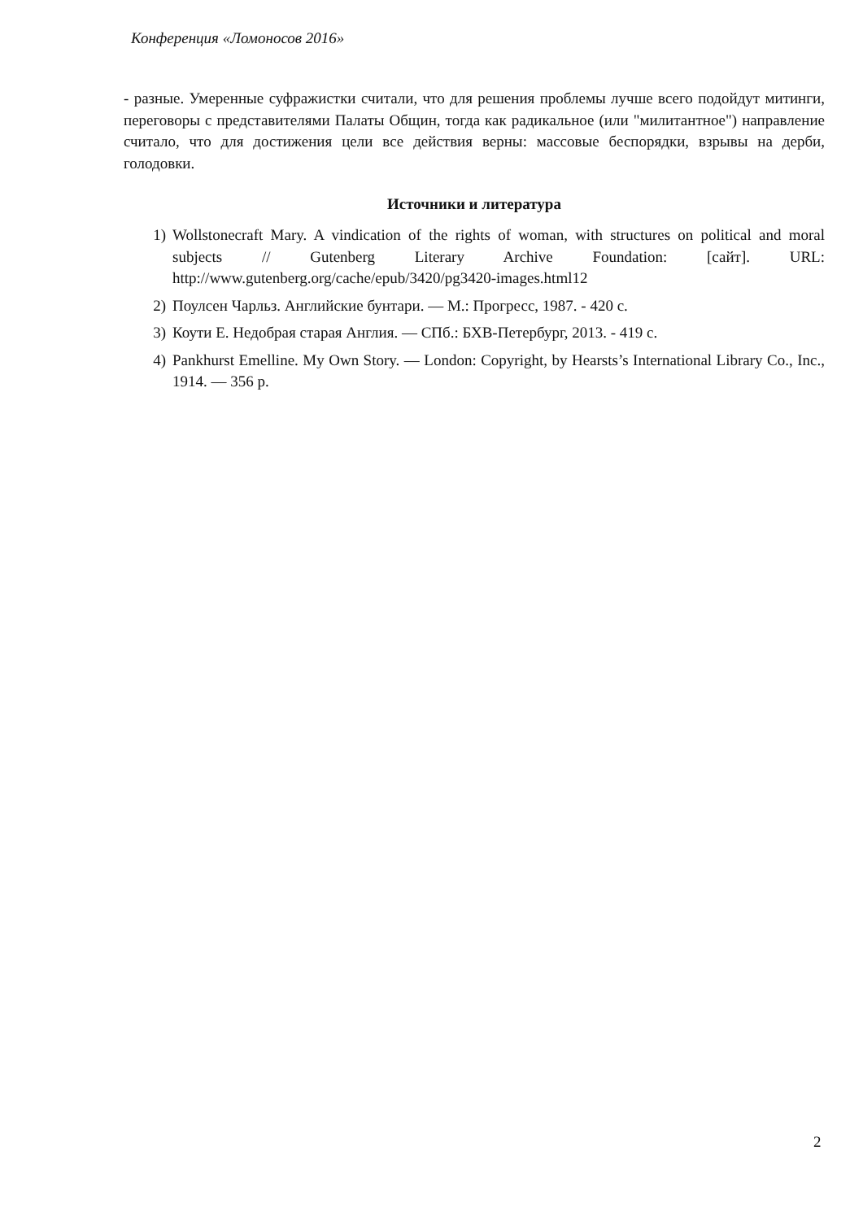Конференция «Ломоносов 2016»
- разные. Умеренные суфражистки считали, что для решения проблемы лучше всего подойдут митинги, переговоры с представителями Палаты Общин, тогда как радикальное (или "милитантное") направление считало, что для достижения цели все действия верны: массовые беспорядки, взрывы на дерби, голодовки.
Источники и литература
1) Wollstonecraft Mary. A vindication of the rights of woman, with structures on political and moral subjects // Gutenberg Literary Archive Foundation: [сайт]. URL: http://www.gutenberg.org/cache/epub/3420/pg3420-images.html12
2) Поулсен Чарльз. Английские бунтари. — М.: Прогресс, 1987. - 420 с.
3) Коути Е. Недобрая старая Англия. — СПб.: БХВ-Петербург, 2013. - 419 с.
4) Pankhurst Emelline. My Own Story. — London: Copyright, by Hearsts’s International Library Co., Inc., 1914. — 356 p.
2